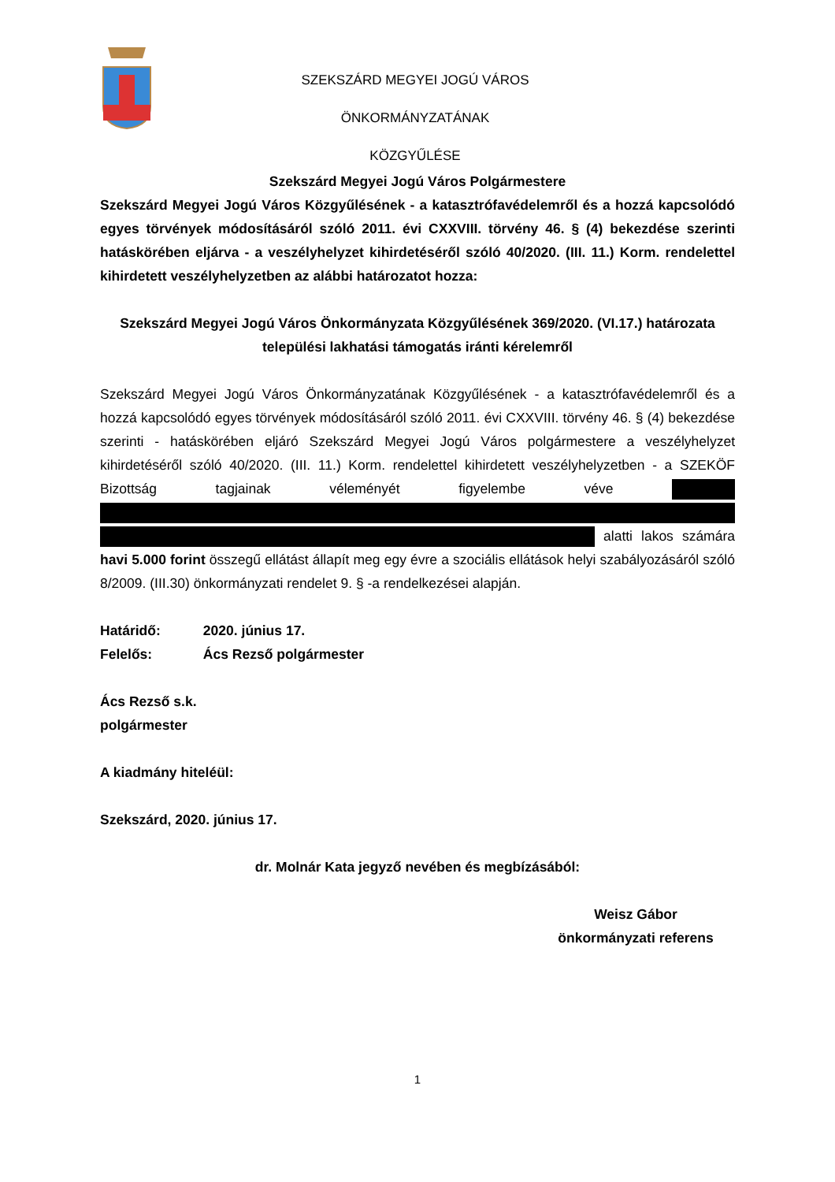SZEKSZÁRD MEGYEI JOGÚ VÁROS ÖNKORMÁNYZATÁNAK
KÖZGYŰLÉSE
Szekszárd Megyei Jogú Város Polgármestere
Szekszárd Megyei Jogú Város Közgyűlésének - a katasztrófavédelemről és a hozzá kapcsolódó egyes törvények módosításáról szóló 2011. évi CXXVIII. törvény 46. § (4) bekezdése szerinti hatáskörében eljárva - a veszélyhelyzet kihirdetéséről szóló 40/2020. (III. 11.) Korm. rendelettel kihirdetett veszélyhelyzetben az alábbi határozatot hozza:
Szekszárd Megyei Jogú Város Önkormányzata Közgyűlésének 369/2020. (VI.17.) határozata települési lakhatási támogatás iránti kérelemről
Szekszárd Megyei Jogú Város Önkormányzatának Közgyűlésének - a katasztrófavédelemről és a hozzá kapcsolódó egyes törvények módosításáról szóló 2011. évi CXXVIII. törvény 46. § (4) bekezdése szerinti - hatáskörében eljáró Szekszárd Megyei Jogú Város polgármestere a veszélyhelyzet kihirdetéséről szóló 40/2020. (III. 11.) Korm. rendelettel kihirdetett veszélyhelyzetben - a SZEKÖF Bizottság tagjainak véleményét figyelembe véve alatti lakos számára havi 5.000 forint összegű ellátást állapít meg egy évre a szociális ellátások helyi szabályozásáról szóló 8/2009. (III.30) önkormányzati rendelet 9. § -a rendelkezései alapján.
Határidő: 2020. június 17.
Felelős: Ács Rezső polgármester
Ács Rezső s.k.
polgármester
A kiadmány hiteléül:
Szekszárd, 2020. június 17.
dr. Molnár Kata jegyző nevében és megbízásából:
Weisz Gábor
önkormányzati referens
1